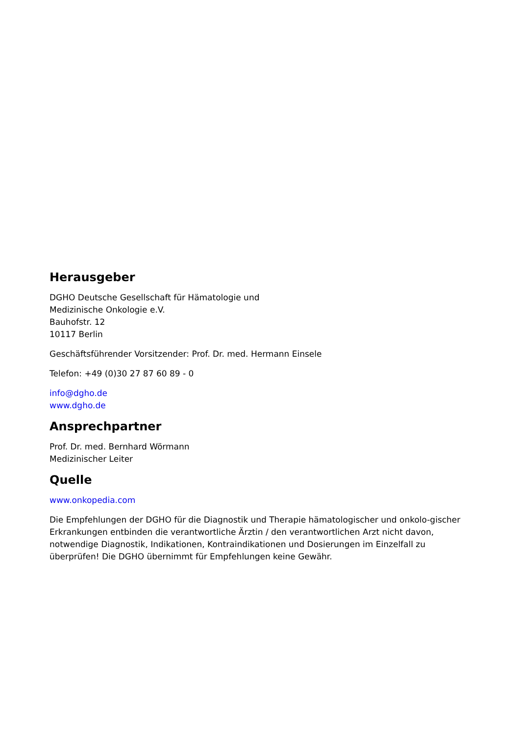Herausgeber
DGHO Deutsche Gesellschaft für Hämatologie und
Medizinische Onkologie e.V.
Bauhofstr. 12
10117 Berlin
Geschäftsführender Vorsitzender: Prof. Dr. med. Hermann Einsele
Telefon: +49 (0)30 27 87 60 89 - 0
info@dgho.de
www.dgho.de
Ansprechpartner
Prof. Dr. med. Bernhard Wörmann
Medizinischer Leiter
Quelle
www.onkopedia.com
Die Empfehlungen der DGHO für die Diagnostik und Therapie hämatologischer und onkolo-gischer Erkrankungen entbinden die verantwortliche Ärztin / den verantwortlichen Arzt nicht davon, notwendige Diagnostik, Indikationen, Kontraindikationen und Dosierungen im Einzelfall zu überprüfen! Die DGHO übernimmt für Empfehlungen keine Gewähr.